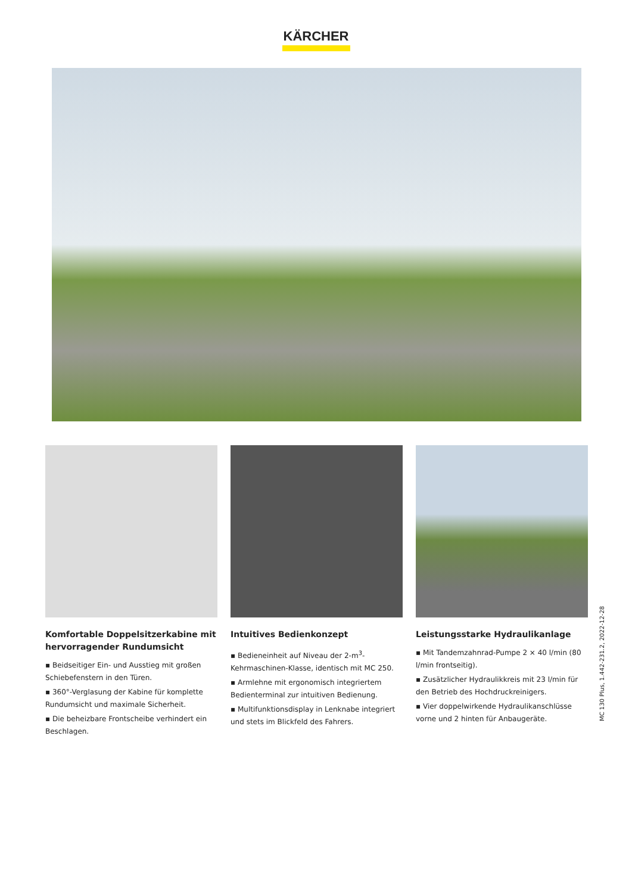KÄRCHER
Komfortable Doppelsitzerkabine mit hervorragender Rundumsicht
▪ Beidseitiger Ein- und Ausstieg mit großen Schiebefenstern in den Türen.
▪ 360°-Verglasung der Kabine für komplette Rundumsicht und maximale Sicherheit.
▪ Die beheizbare Frontscheibe verhindert ein Beschlagen.
Intuitives Bedienkonzept
▪ Bedieneinheit auf Niveau der 2-m<sup>3</sup>-Kehrmaschinen-Klasse, identisch mit MC 250.
▪ Armlehne mit ergonomisch integriertem Bedienterminal zur intuitiven Bedienung.
▪ Multifunktionsdisplay in Lenknabe integriert und stets im Blickfeld des Fahrers.
Leistungsstarke Hydraulikanlage
▪ Mit Tandemzahnrad-Pumpe 2 × 40 l/min (80 l/min frontseitig).
▪ Zusätzlicher Hydraulikkreis mit 23 l/min für den Betrieb des Hochdruckreinigers.
▪ Vier doppelwirkende Hydraulikanschlüsse vorne und 2 hinten für Anbaugeräte.
MC 130 Plus, 1.442-231.2, 2022-12-28